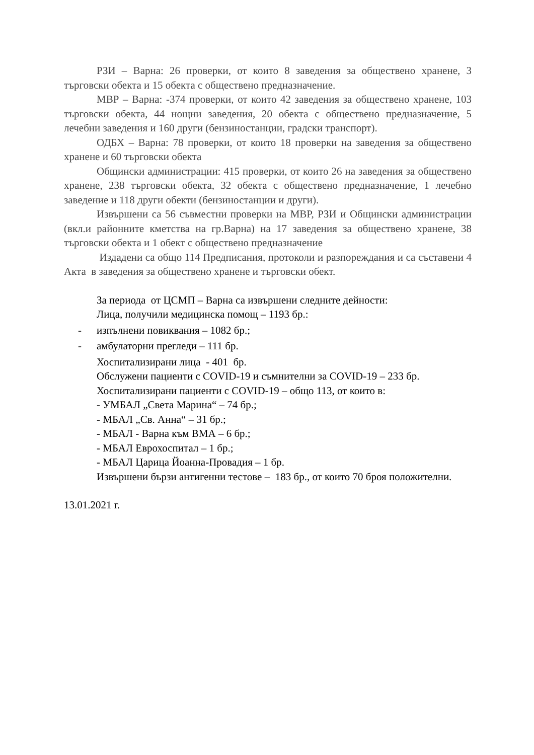РЗИ – Варна: 26 проверки, от които 8 заведения за обществено хранене, 3 търговски обекта и 15 обекта с обществено предназначение.
МВР – Варна: -374 проверки, от които 42 заведения за обществено хранене, 103 търговски обекта, 44 нощни заведения, 20 обекта с обществено предназначение, 5 лечебни заведения и 160 други (бензиностанции, градски транспорт).
ОДБХ – Варна: 78 проверки, от които 18 проверки на заведения за обществено хранене и 60 търговски обекта
Общински администрации: 415 проверки, от които 26 на заведения за обществено хранене, 238 търговски обекта, 32 обекта с обществено предназначение, 1 лечебно заведение и 118 други обекти (бензиностанции и други).
Извършени са 56 съвместни проверки на МВР, РЗИ и Общински администрации (вкл.и районните кметства на гр.Варна) на 17 заведения за обществено хранене, 38 търговски обекта и 1 обект с обществено предназначение
Издадени са общо 114 Предписания, протоколи и разпореждания и са съставени 4 Акта в заведения за обществено хранене и търговски обект.
За периода от ЦСМП – Варна са извършени следните дейности:
Лица, получили медицинска помощ – 1193 бр.:
- изпълнени повиквания – 1082 бр.;
- амбулаторни прегледи – 111 бр.
Хоспитализирани лица - 401 бр.
Обслужени пациенти с COVID-19 и съмнителни за COVID-19 – 233 бр.
Хоспитализирани пациенти с COVID-19 – общо 113, от които в:
- УМБАЛ „Света Марина“ – 74 бр.;
- МБАЛ „Св. Анна“ – 31 бр.;
- МБАЛ - Варна към ВМА – 6 бр.;
- МБАЛ Еврохоспитал – 1 бр.;
- МБАЛ Царица Йоанна-Провадия – 1 бр.
Извършени бързи антигенни тестове – 183 бр., от които 70 броя положителни.
13.01.2021 г.